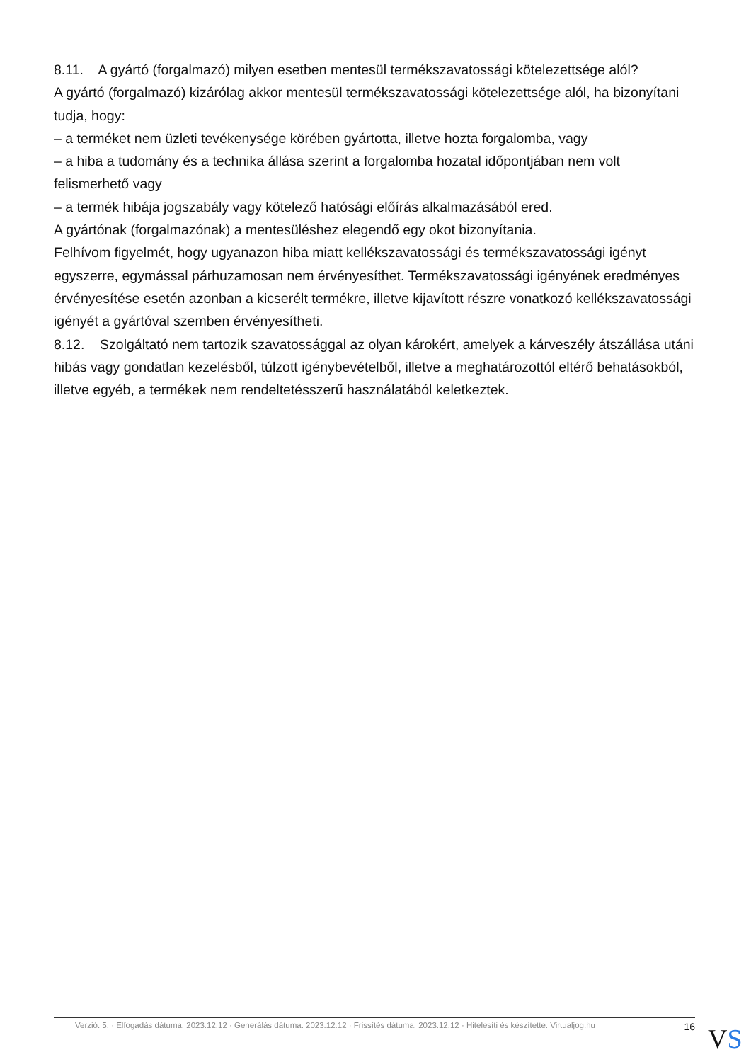8.11. A gyártó (forgalmazó) milyen esetben mentesül termékszavatossági kötelezettsége alól?
A gyártó (forgalmazó) kizárólag akkor mentesül termékszavatossági kötelezettsége alól, ha bizonyítani tudja, hogy:
– a terméket nem üzleti tevékenysége körében gyártotta, illetve hozta forgalomba, vagy
– a hiba a tudomány és a technika állása szerint a forgalomba hozatal időpontjában nem volt felismerhető vagy
– a termék hibája jogszabály vagy kötelező hatósági előírás alkalmazásából ered.
A gyártónak (forgalmazónak) a mentesüléshez elegendő egy okot bizonyítania.
Felhívom figyelmét, hogy ugyanazon hiba miatt kellékszavatossági és termékszavatossági igényt egyszerre, egymással párhuzamosan nem érvényesíthet. Termékszavatossági igényének eredményes érvényesítése esetén azonban a kicserélt termékre, illetve kijavított részre vonatkozó kellékszavatossági igényét a gyártóval szemben érvényesítheti.
8.12. Szolgáltató nem tartozik szavatossággal az olyan károkért, amelyek a kárveszély átszállása utáni hibás vagy gondatlan kezelésből, túlzott igénybevételből, illetve a meghatározottól eltérő behatásokból, illetve egyéb, a termékek nem rendeltetésszerű használatából keletkeztek.
Verzió: 5. · Elfogadás dátuma: 2023.12.12 · Generálás dátuma: 2023.12.12 · Frissítés dátuma: 2023.12.12 · Hitelesíti és készítette: Virtualjog.hu 16
VS